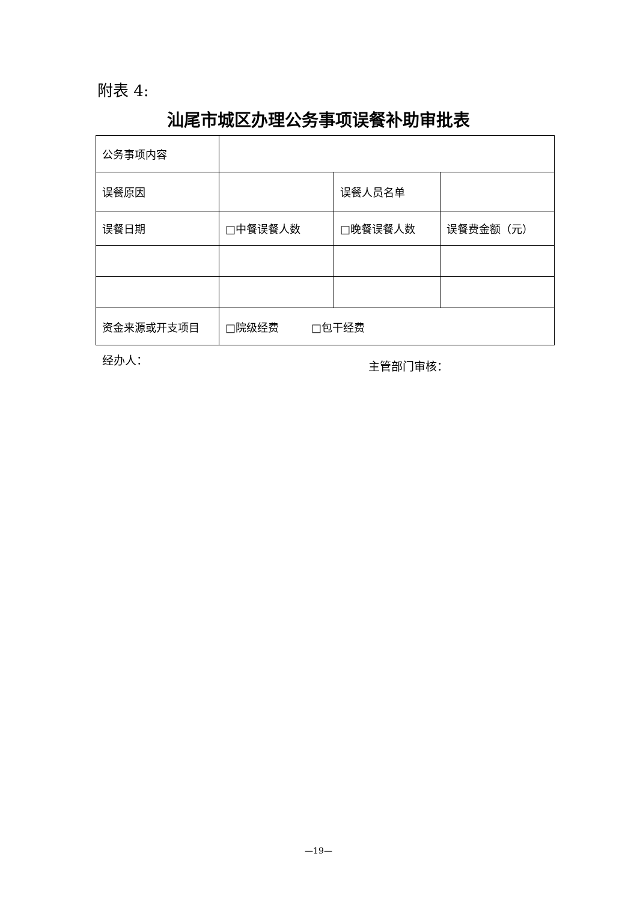附表 4:
汕尾市城区办理公务事项误餐补助审批表
| 公务事项内容 | | | |
| 误餐原因 | | 误餐人员名单 | |
| 误餐日期 | □中餐误餐人数 | □晚餐误餐人数 | 误餐费金额（元） |
| 资金来源或开支项目 | □院级经费 □包干经费 | | |
经办人： 主管部门审核：
—19—